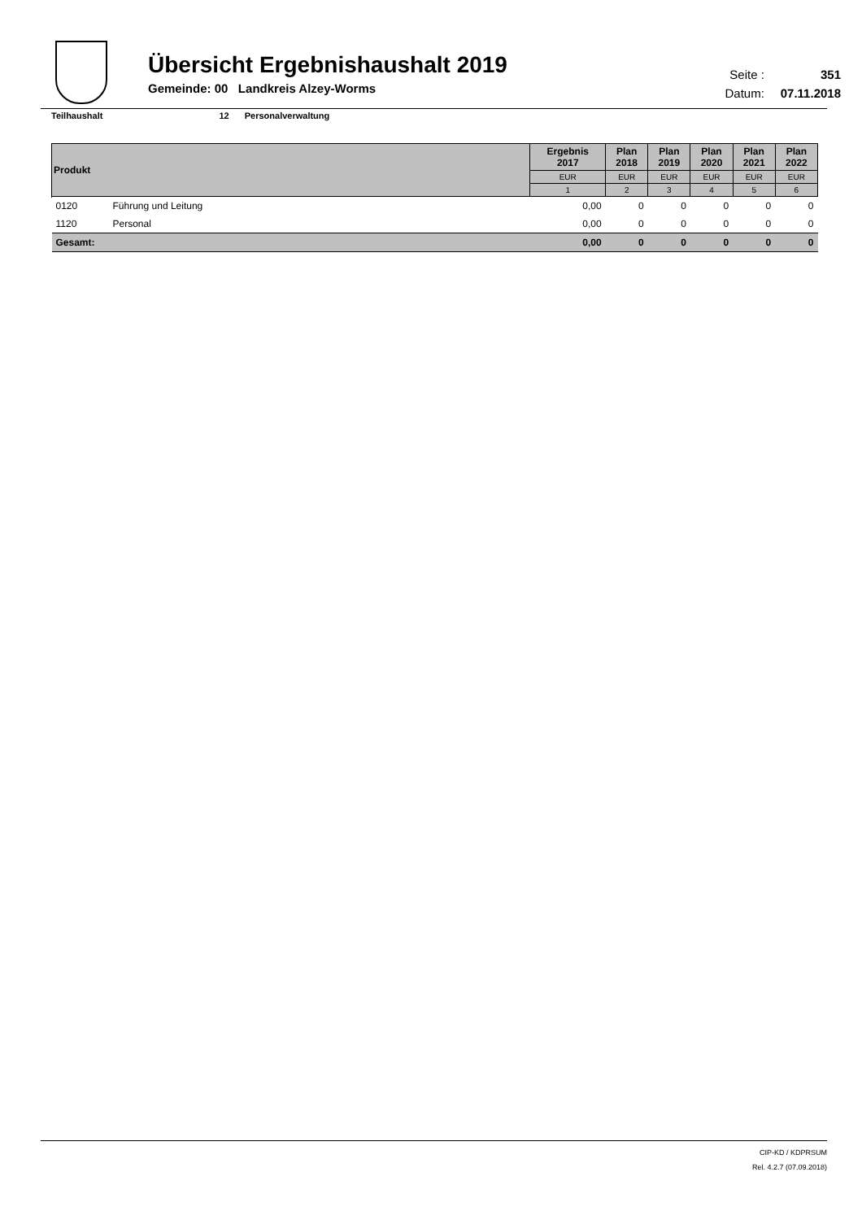Übersicht Ergebnishaushalt 2019
Gemeinde: 00 Landkreis Alzey-Worms
Seite : 351
Datum: 07.11.2018
Teilhaushalt 12 Personalverwaltung
| Produkt | | Ergebnis 2017 | Plan 2018 | Plan 2019 | Plan 2020 | Plan 2021 | Plan 2022 |
| --- | --- | --- | --- | --- | --- | --- | --- |
| | | EUR | EUR | EUR | EUR | EUR | EUR |
| | | 1 | 2 | 3 | 4 | 5 | 6 |
| 0120 | Führung und Leitung | 0,00 | 0 | 0 | 0 | 0 | 0 |
| 1120 | Personal | 0,00 | 0 | 0 | 0 | 0 | 0 |
| Gesamt: | | 0,00 | 0 | 0 | 0 | 0 | 0 |
CIP-KD / KDPRSUM
Rel. 4.2.7 (07.09.2018)